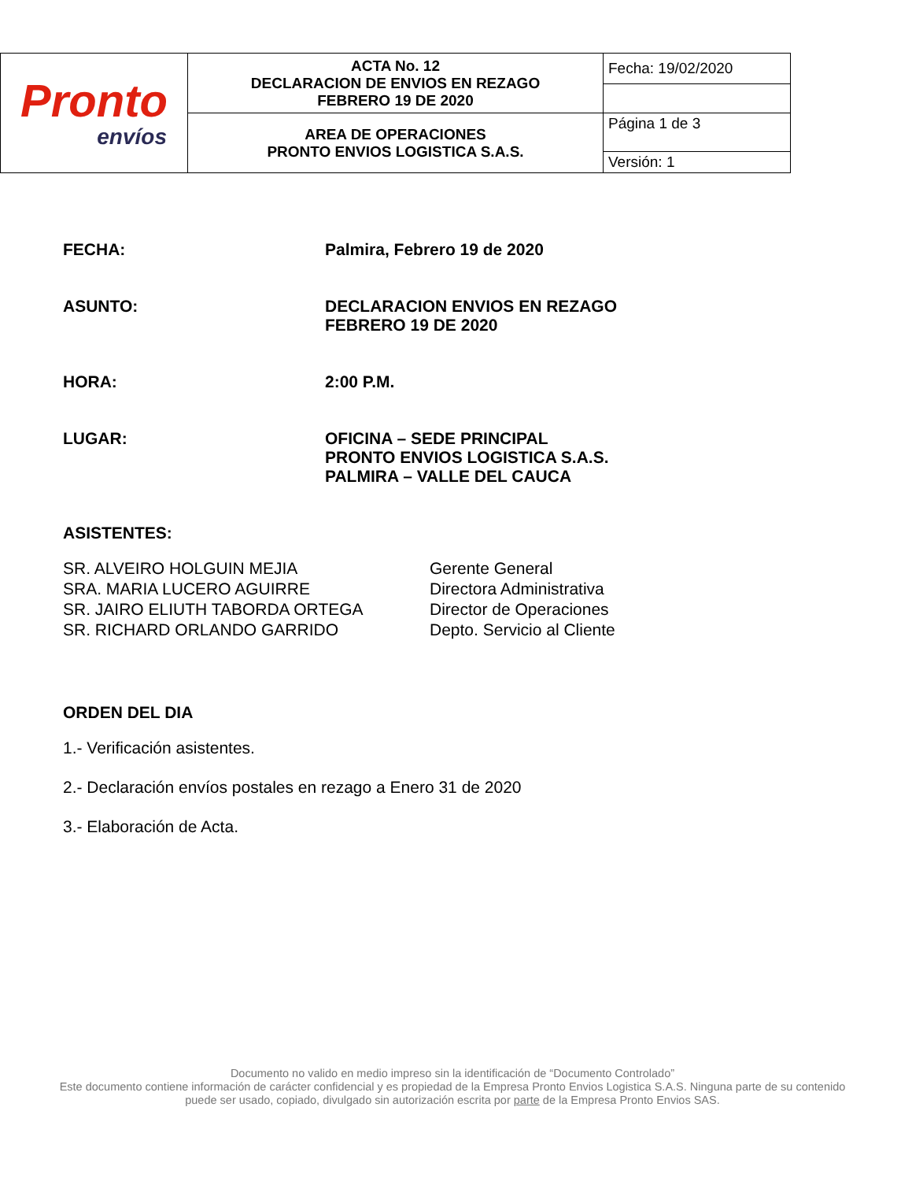| Pronto envíos | ACTA No. 12 DECLARACION DE ENVIOS EN REZAGO FEBRERO 19 DE 2020 | Fecha: 19/02/2020 |
| | AREA DE OPERACIONES PRONTO ENVIOS LOGISTICA S.A.S. | Página 1 de 3 |
| | | Versión: 1 |
FECHA: Palmira, Febrero 19 de 2020
ASUNTO: DECLARACION ENVIOS EN REZAGO
FEBRERO 19 DE 2020
HORA: 2:00 P.M.
LUGAR: OFICINA – SEDE PRINCIPAL
PRONTO ENVIOS LOGISTICA S.A.S.
PALMIRA – VALLE DEL CAUCA
ASISTENTES:
SR. ALVEIRO HOLGUIN MEJIA
SRA. MARIA LUCERO AGUIRRE
SR. JAIRO ELIUTH TABORDA ORTEGA
SR. RICHARD ORLANDO GARRIDO
Gerente General
Directora Administrativa
Director de Operaciones
Depto. Servicio al Cliente
ORDEN DEL DIA
1.- Verificación asistentes.
2.- Declaración envíos postales en rezago a Enero 31 de 2020
3.- Elaboración de Acta.
Documento no valido en medio impreso sin la identificación de “Documento Controlado”
Este documento contiene información de carácter confidencial y es propiedad de la Empresa Pronto Envios Logistica S.A.S. Ninguna parte de su contenido puede ser usado, copiado, divulgado sin autorización escrita por parte de la Empresa Pronto Envios SAS.